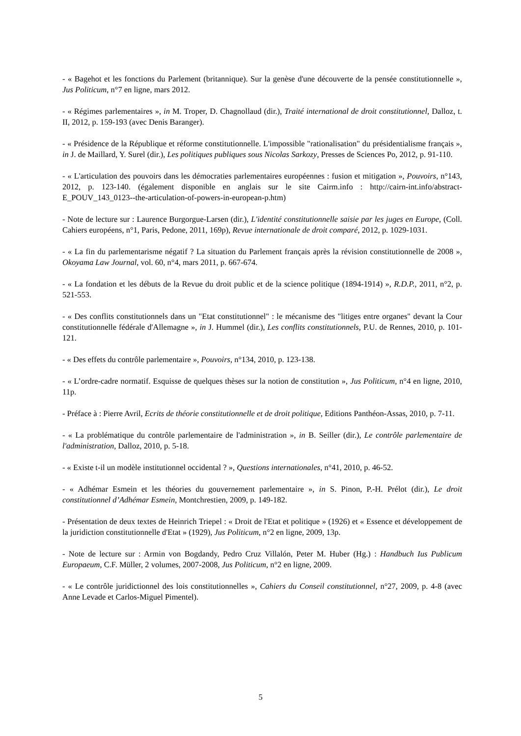- « Bagehot et les fonctions du Parlement (britannique). Sur la genèse d'une découverte de la pensée constitutionnelle », Jus Politicum, n°7 en ligne, mars 2012.
- « Régimes parlementaires », in M. Troper, D. Chagnollaud (dir.), Traité international de droit constitutionnel, Dalloz, t. II, 2012, p. 159-193 (avec Denis Baranger).
- « Présidence de la République et réforme constitutionnelle. L'impossible "rationalisation" du présidentialisme français », in J. de Maillard, Y. Surel (dir.), Les politiques publiques sous Nicolas Sarkozy, Presses de Sciences Po, 2012, p. 91-110.
- « L'articulation des pouvoirs dans les démocraties parlementaires européennes : fusion et mitigation », Pouvoirs, n°143, 2012, p. 123-140. (également disponible en anglais sur le site Cairm.info : http://cairn-int.info/abstract-E_POUV_143_0123--the-articulation-of-powers-in-european-p.htm)
- Note de lecture sur : Laurence Burgorgue-Larsen (dir.), L'identité constitutionnelle saisie par les juges en Europe, (Coll. Cahiers européens, n°1, Paris, Pedone, 2011, 169p), Revue internationale de droit comparé, 2012, p. 1029-1031.
- « La fin du parlementarisme négatif ? La situation du Parlement français après la révision constitutionnelle de 2008 », Okoyama Law Journal, vol. 60, n°4, mars 2011, p. 667-674.
- « La fondation et les débuts de la Revue du droit public et de la science politique (1894-1914) », R.D.P., 2011, n°2, p. 521-553.
- « Des conflits constitutionnels dans un "Etat constitutionnel" : le mécanisme des "litiges entre organes" devant la Cour constitutionnelle fédérale d'Allemagne », in J. Hummel (dir.), Les conflits constitutionnels, P.U. de Rennes, 2010, p. 101-121.
- « Des effets du contrôle parlementaire », Pouvoirs, n°134, 2010, p. 123-138.
- « L’ordre-cadre normatif. Esquisse de quelques thèses sur la notion de constitution », Jus Politicum, n°4 en ligne, 2010, 11p.
- Préface à : Pierre Avril, Ecrits de théorie constitutionnelle et de droit politique, Editions Panthéon-Assas, 2010, p. 7-11.
- « La problématique du contrôle parlementaire de l'administration », in B. Seiller (dir.), Le contrôle parlementaire de l'administration, Dalloz, 2010, p. 5-18.
- « Existe t-il un modèle institutionnel occidental ? », Questions internationales, n°41, 2010, p. 46-52.
- « Adhémar Esmein et les théories du gouvernement parlementaire », in S. Pinon, P.-H. Prélot (dir.), Le droit constitutionnel d’Adhémar Esmein, Montchrestien, 2009, p. 149-182.
- Présentation de deux textes de Heinrich Triepel : « Droit de l'Etat et politique » (1926) et « Essence et développement de la juridiction constitutionnelle d'Etat » (1929), Jus Politicum, n°2 en ligne, 2009, 13p.
- Note de lecture sur : Armin von Bogdandy, Pedro Cruz Villalón, Peter M. Huber (Hg.) : Handbuch Ius Publicum Europaeum, C.F. Müller, 2 volumes, 2007-2008, Jus Politicum, n°2 en ligne, 2009.
- « Le contrôle juridictionnel des lois constitutionnelles », Cahiers du Conseil constitutionnel, n°27, 2009, p. 4-8 (avec Anne Levade et Carlos-Miguel Pimentel).
5